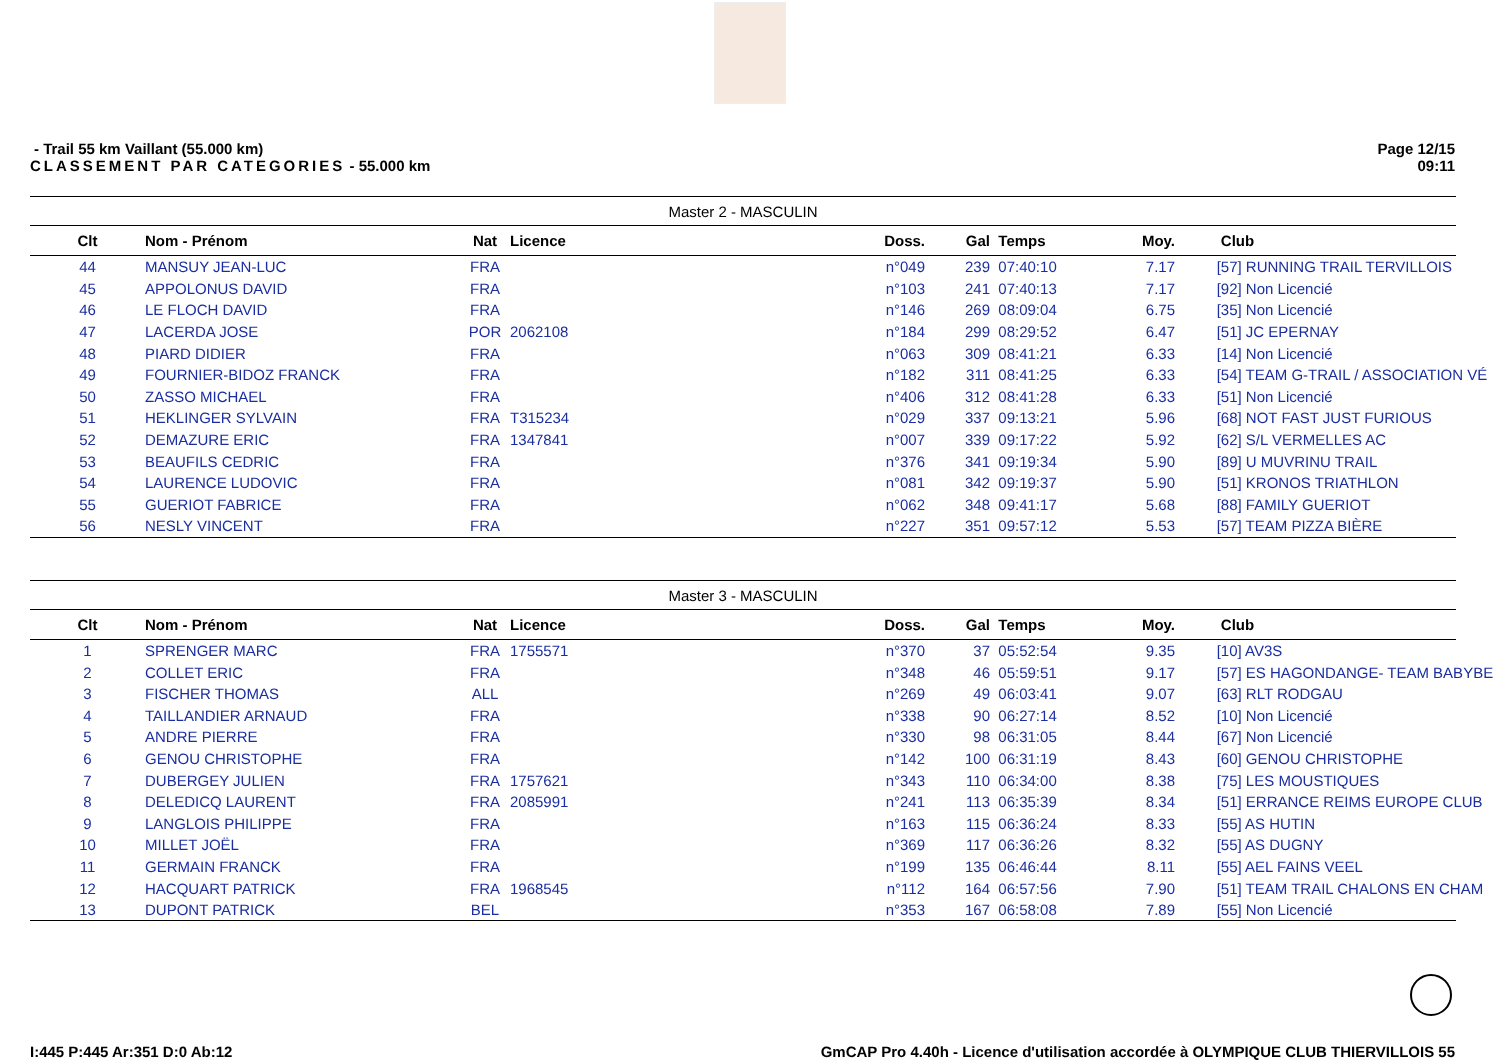- Trail 55 km Vaillant (55.000 km)
CLASSEMENT PAR CATEGORIES - 55.000 km
Page 12/15
09:11
Master 2 - MASCULIN
| Clt | Nom - Prénom | Nat | Licence | Doss. | Gal | Temps | Moy. | Club |
| --- | --- | --- | --- | --- | --- | --- | --- | --- |
| 44 | MANSUY JEAN-LUC | FRA | | n°049 | 239 | 07:40:10 | 7.17 | [57] RUNNING TRAIL TERVILLOIS |
| 45 | APPOLONUS DAVID | FRA | | n°103 | 241 | 07:40:13 | 7.17 | [92] Non Licencié |
| 46 | LE FLOCH DAVID | FRA | | n°146 | 269 | 08:09:04 | 6.75 | [35] Non Licencié |
| 47 | LACERDA JOSE | POR | 2062108 | n°184 | 299 | 08:29:52 | 6.47 | [51] JC EPERNAY |
| 48 | PIARD DIDIER | FRA | | n°063 | 309 | 08:41:21 | 6.33 | [14] Non Licencié |
| 49 | FOURNIER-BIDOZ FRANCK | FRA | | n°182 | 311 | 08:41:25 | 6.33 | [54] TEAM G-TRAIL / ASSOCIATION VÉ |
| 50 | ZASSO MICHAEL | FRA | | n°406 | 312 | 08:41:28 | 6.33 | [51] Non Licencié |
| 51 | HEKLINGER SYLVAIN | FRA | T315234 | n°029 | 337 | 09:13:21 | 5.96 | [68] NOT FAST JUST FURIOUS |
| 52 | DEMAZURE ERIC | FRA | 1347841 | n°007 | 339 | 09:17:22 | 5.92 | [62] S/L VERMELLES AC |
| 53 | BEAUFILS CEDRIC | FRA | | n°376 | 341 | 09:19:34 | 5.90 | [89] U MUVRINU TRAIL |
| 54 | LAURENCE LUDOVIC | FRA | | n°081 | 342 | 09:19:37 | 5.90 | [51] KRONOS TRIATHLON |
| 55 | GUERIOT FABRICE | FRA | | n°062 | 348 | 09:41:17 | 5.68 | [88] FAMILY GUERIOT |
| 56 | NESLY VINCENT | FRA | | n°227 | 351 | 09:57:12 | 5.53 | [57] TEAM PIZZA BIÈRE |
Master 3 - MASCULIN
| Clt | Nom - Prénom | Nat | Licence | Doss. | Gal | Temps | Moy. | Club |
| --- | --- | --- | --- | --- | --- | --- | --- | --- |
| 1 | SPRENGER MARC | FRA | 1755571 | n°370 | 37 | 05:52:54 | 9.35 | [10] AV3S |
| 2 | COLLET ERIC | FRA | | n°348 | 46 | 05:59:51 | 9.17 | [57] ES HAGONDANGE- TEAM BABYBE |
| 3 | FISCHER THOMAS | ALL | | n°269 | 49 | 06:03:41 | 9.07 | [63] RLT RODGAU |
| 4 | TAILLANDIER ARNAUD | FRA | | n°338 | 90 | 06:27:14 | 8.52 | [10] Non Licencié |
| 5 | ANDRE PIERRE | FRA | | n°330 | 98 | 06:31:05 | 8.44 | [67] Non Licencié |
| 6 | GENOU CHRISTOPHE | FRA | | n°142 | 100 | 06:31:19 | 8.43 | [60] GENOU CHRISTOPHE |
| 7 | DUBERGEY JULIEN | FRA | 1757621 | n°343 | 110 | 06:34:00 | 8.38 | [75] LES MOUSTIQUES |
| 8 | DELEDICQ LAURENT | FRA | 2085991 | n°241 | 113 | 06:35:39 | 8.34 | [51] ERRANCE REIMS EUROPE CLUB |
| 9 | LANGLOIS PHILIPPE | FRA | | n°163 | 115 | 06:36:24 | 8.33 | [55] AS HUTIN |
| 10 | MILLET JOËL | FRA | | n°369 | 117 | 06:36:26 | 8.32 | [55] AS DUGNY |
| 11 | GERMAIN FRANCK | FRA | | n°199 | 135 | 06:46:44 | 8.11 | [55] AEL FAINS VEEL |
| 12 | HACQUART PATRICK | FRA | 1968545 | n°112 | 164 | 06:57:56 | 7.90 | [51] TEAM TRAIL CHALONS EN CHAM |
| 13 | DUPONT PATRICK | BEL | | n°353 | 167 | 06:58:08 | 7.89 | [55] Non Licencié |
I:445 P:445 Ar:351 D:0 Ab:12 GmCAP Pro 4.40h - Licence d'utilisation accordée à OLYMPIQUE CLUB THIERVILLOIS 55